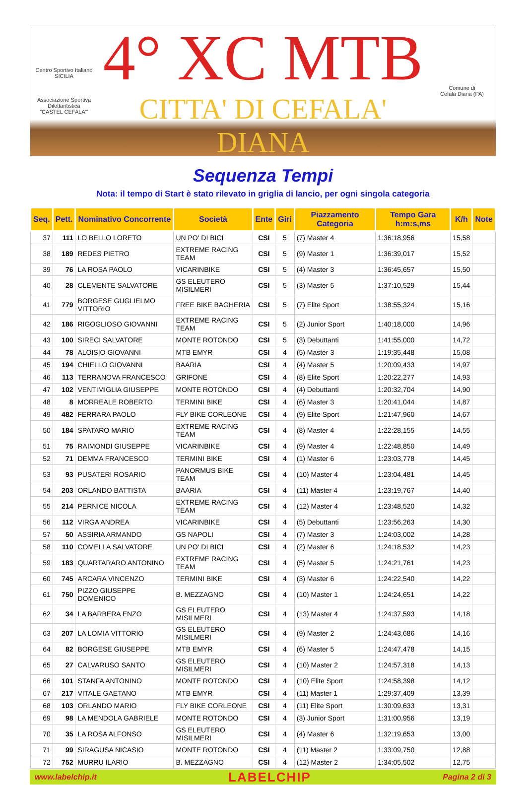Centro Sportivo Italiano
SICILIA
Associazione Sportiva Dilettantistica
"CASTEL CEFALA'"
4° XC MTB
CITTA' DI CEFALA' DIANA
Comune di
Cefalà Diana (PA)
Sequenza Tempi
Nota: il tempo di Start è stato rilevato in griglia di lancio, per ogni singola categoria
| Seq. | Pett. | Nominativo Concorrente | Società | Ente | Giri | Piazzamento Categoria | Tempo Gara h:m:s,ms | K/h | Note |
| --- | --- | --- | --- | --- | --- | --- | --- | --- | --- |
| 37 | 111 | LO BELLO LORETO | UN PO' DI BICI | CSI | 5 | (7) Master 4 | 1:36:18,956 | 15,58 | |
| 38 | 189 | REDES PIETRO | EXTREME RACING TEAM | CSI | 5 | (9) Master 1 | 1:36:39,017 | 15,52 | |
| 39 | 76 | LA ROSA PAOLO | VICARINBIKE | CSI | 5 | (4) Master 3 | 1:36:45,657 | 15,50 | |
| 40 | 28 | CLEMENTE SALVATORE | GS ELEUTERO MISILMERI | CSI | 5 | (3) Master 5 | 1:37:10,529 | 15,44 | |
| 41 | 779 | BORGESE GUGLIELMO VITTORIO | FREE BIKE BAGHERIA | CSI | 5 | (7) Elite Sport | 1:38:55,324 | 15,16 | |
| 42 | 186 | RIGOGLIOSO GIOVANNI | EXTREME RACING TEAM | CSI | 5 | (2) Junior Sport | 1:40:18,000 | 14,96 | |
| 43 | 100 | SIRECI SALVATORE | MONTE ROTONDO | CSI | 5 | (3) Debuttanti | 1:41:55,000 | 14,72 | |
| 44 | 78 | ALOISIO GIOVANNI | MTB EMYR | CSI | 4 | (5) Master 3 | 1:19:35,448 | 15,08 | |
| 45 | 194 | CHIELLO GIOVANNI | BAARIA | CSI | 4 | (4) Master 5 | 1:20:09,433 | 14,97 | |
| 46 | 113 | TERRANOVA FRANCESCO | GRIFONE | CSI | 4 | (8) Elite Sport | 1:20:22,277 | 14,93 | |
| 47 | 102 | VENTIMIGLIA GIUSEPPE | MONTE ROTONDO | CSI | 4 | (4) Debuttanti | 1:20:32,704 | 14,90 | |
| 48 | 8 | MORREALE ROBERTO | TERMINI BIKE | CSI | 4 | (6) Master 3 | 1:20:41,044 | 14,87 | |
| 49 | 482 | FERRARA PAOLO | FLY BIKE CORLEONE | CSI | 4 | (9) Elite Sport | 1:21:47,960 | 14,67 | |
| 50 | 184 | SPATARO MARIO | EXTREME RACING TEAM | CSI | 4 | (8) Master 4 | 1:22:28,155 | 14,55 | |
| 51 | 75 | RAIMONDI GIUSEPPE | VICARINBIKE | CSI | 4 | (9) Master 4 | 1:22:48,850 | 14,49 | |
| 52 | 71 | DEMMA FRANCESCO | TERMINI BIKE | CSI | 4 | (1) Master 6 | 1:23:03,778 | 14,45 | |
| 53 | 93 | PUSATERI ROSARIO | PANORMUS BIKE TEAM | CSI | 4 | (10) Master 4 | 1:23:04,481 | 14,45 | |
| 54 | 203 | ORLANDO BATTISTA | BAARIA | CSI | 4 | (11) Master 4 | 1:23:19,767 | 14,40 | |
| 55 | 214 | PERNICE NICOLA | EXTREME RACING TEAM | CSI | 4 | (12) Master 4 | 1:23:48,520 | 14,32 | |
| 56 | 112 | VIRGA ANDREA | VICARINBIKE | CSI | 4 | (5) Debuttanti | 1:23:56,263 | 14,30 | |
| 57 | 50 | ASSIRIA ARMANDO | GS NAPOLI | CSI | 4 | (7) Master 3 | 1:24:03,002 | 14,28 | |
| 58 | 110 | COMELLA SALVATORE | UN PO' DI BICI | CSI | 4 | (2) Master 6 | 1:24:18,532 | 14,23 | |
| 59 | 183 | QUARTARARO ANTONINO | EXTREME RACING TEAM | CSI | 4 | (5) Master 5 | 1:24:21,761 | 14,23 | |
| 60 | 745 | ARCARA VINCENZO | TERMINI BIKE | CSI | 4 | (3) Master 6 | 1:24:22,540 | 14,22 | |
| 61 | 750 | PIZZO GIUSEPPE DOMENICO | B. MEZZAGNO | CSI | 4 | (10) Master 1 | 1:24:24,651 | 14,22 | |
| 62 | 34 | LA BARBERA ENZO | GS ELEUTERO MISILMERI | CSI | 4 | (13) Master 4 | 1:24:37,593 | 14,18 | |
| 63 | 207 | LA LOMIA VITTORIO | GS ELEUTERO MISILMERI | CSI | 4 | (9) Master 2 | 1:24:43,686 | 14,16 | |
| 64 | 82 | BORGESE GIUSEPPE | MTB EMYR | CSI | 4 | (6) Master 5 | 1:24:47,478 | 14,15 | |
| 65 | 27 | CALVARUSO SANTO | GS ELEUTERO MISILMERI | CSI | 4 | (10) Master 2 | 1:24:57,318 | 14,13 | |
| 66 | 101 | STANFA ANTONINO | MONTE ROTONDO | CSI | 4 | (10) Elite Sport | 1:24:58,398 | 14,12 | |
| 67 | 217 | VITALE GAETANO | MTB EMYR | CSI | 4 | (11) Master 1 | 1:29:37,409 | 13,39 | |
| 68 | 103 | ORLANDO MARIO | FLY BIKE CORLEONE | CSI | 4 | (11) Elite Sport | 1:30:09,633 | 13,31 | |
| 69 | 98 | LA MENDOLA GABRIELE | MONTE ROTONDO | CSI | 4 | (3) Junior Sport | 1:31:00,956 | 13,19 | |
| 70 | 35 | LA ROSA ALFONSO | GS ELEUTERO MISILMERI | CSI | 4 | (4) Master 6 | 1:32:19,653 | 13,00 | |
| 71 | 99 | SIRAGUSA NICASIO | MONTE ROTONDO | CSI | 4 | (11) Master 2 | 1:33:09,750 | 12,88 | |
| 72 | 752 | MURRU ILARIO | B. MEZZAGNO | CSI | 4 | (12) Master 2 | 1:34:05,502 | 12,75 | |
www.labelchip.it LABELCHIP Pagina 2 di 3